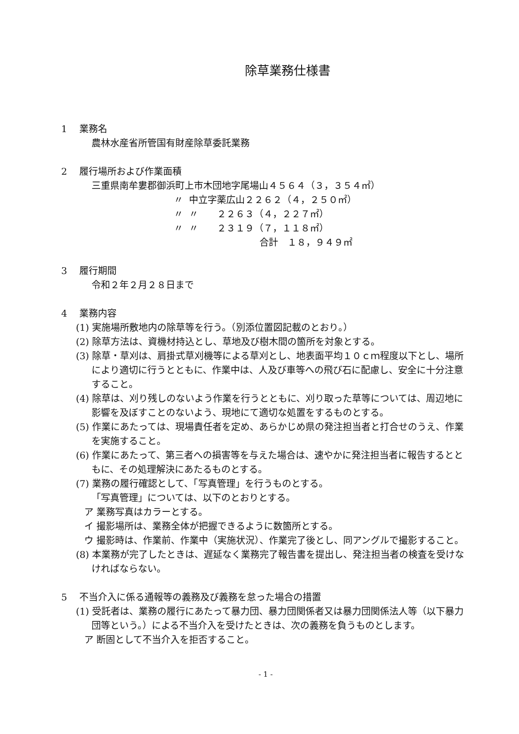除草業務仕様書
1　 業務名
農林水産省所管国有財産除草委託業務
2　 履行場所および作業面積
三重県南牟婁郡御浜町上市木団地字尾場山４５６４（３，３５４㎡）
| | 〃 | 中立字薬広山２２６２（４，２５０㎡） |
| | 〃 | 〃 ２２６３（４，２２７㎡） |
| | 〃 | 〃 ２３１９（７，１１８㎡） |
| | | 合計 １８，９４９㎡ |
3　 履行期間
令和２年２月２８日まで
4　 業務内容
(1) 実施場所敷地内の除草等を行う。（別添位置図記載のとおり。）
(2) 除草方法は、資機材持込とし、草地及び樹木間の箇所を対象とする。
(3) 除草・草刈は、肩掛式草刈機等による草刈とし、地表面平均１０ｃｍ程度以下とし、場所により適切に行うとともに、作業中は、人及び車等への飛び石に配慮し、安全に十分注意すること。
(4) 除草は、刈り残しのないよう作業を行うとともに、刈り取った草等については、周辺地に影響を及ぼすことのないよう、現地にて適切な処置をするものとする。
(5) 作業にあたっては、現場責任者を定め、あらかじめ県の発注担当者と打合せのうえ、作業を実施すること。
(6) 作業にあたって、第三者への損害等を与えた場合は、速やかに発注担当者に報告するとともに、その処理解決にあたるものとする。
(7) 業務の履行確認として、「写真管理」を行うものとする。
「写真管理」については、以下のとおりとする。
ア 業務写真はカラーとする。
イ 撮影場所は、業務全体が把握できるように数箇所とする。
ウ 撮影時は、作業前、作業中（実施状況）、作業完了後とし、同アングルで撮影すること。
(8) 本業務が完了したときは、遅延なく業務完了報告書を提出し、発注担当者の検査を受けなければならない。
5　 不当介入に係る通報等の義務及び義務を怠った場合の措置
(1) 受託者は、業務の履行にあたって暴力団、暴力団関係者又は暴力団関係法人等（以下暴力団等という。）による不当介入を受けたときは、次の義務を負うものとします。
ア 断固として不当介入を拒否すること。
- 1 -